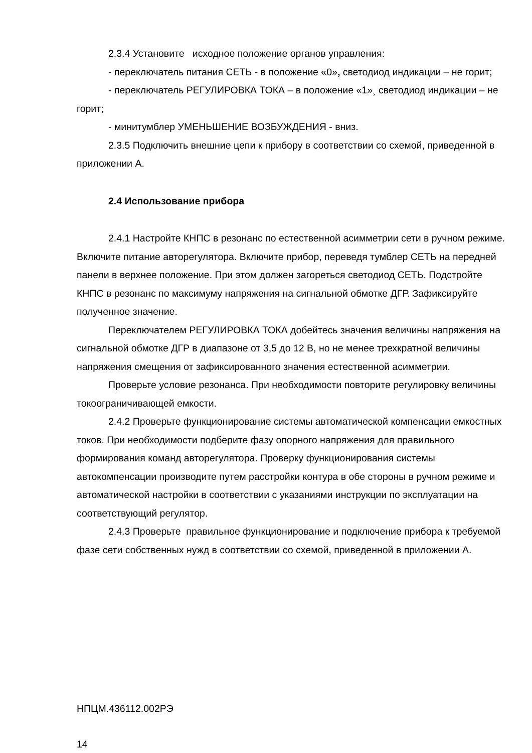2.3.4 Установите исходное положение органов управления:
- переключатель питания СЕТЬ - в положение «0», светодиод индикации – не горит;
- переключатель РЕГУЛИРОВКА ТОКА – в положение «1»¸ светодиод индикации – не горит;
- минитумблер УМЕНЬШЕНИЕ ВОЗБУЖДЕНИЯ - вниз.
2.3.5 Подключить внешние цепи к прибору в соответствии со схемой, приведенной в приложении А.
2.4 Использование прибора
2.4.1 Настройте КНПС в резонанс по естественной асимметрии сети в ручном режиме. Включите питание авторегулятора. Включите прибор, переведя тумблер СЕТЬ на передней панели в верхнее положение. При этом должен загореться светодиод СЕТЬ. Подстройте КНПС в резонанс по максимуму напряжения на сигнальной обмотке ДГР. Зафиксируйте полученное значение.
Переключателем РЕГУЛИРОВКА ТОКА добейтесь значения величины напряжения на сигнальной обмотке ДГР в диапазоне от 3,5 до 12 В, но не менее трехкратной величины напряжения смещения от зафиксированного значения естественной асимметрии.
Проверьте условие резонанса. При необходимости повторите регулировку величины токоограничивающей емкости.
2.4.2 Проверьте функционирование системы автоматической компенсации емкостных токов. При необходимости подберите фазу опорного напряжения для правильного формирования команд авторегулятора. Проверку функционирования системы автокомпенсации производите путем расстройки контура в обе стороны в ручном режиме и автоматической настройки в соответствии с указаниями инструкции по эксплуатации на соответствующий регулятор.
2.4.3 Проверьте правильное функционирование и подключение прибора к требуемой фазе сети собственных нужд в соответствии со схемой, приведенной в приложении А.
НПЦМ.436112.002РЭ
14